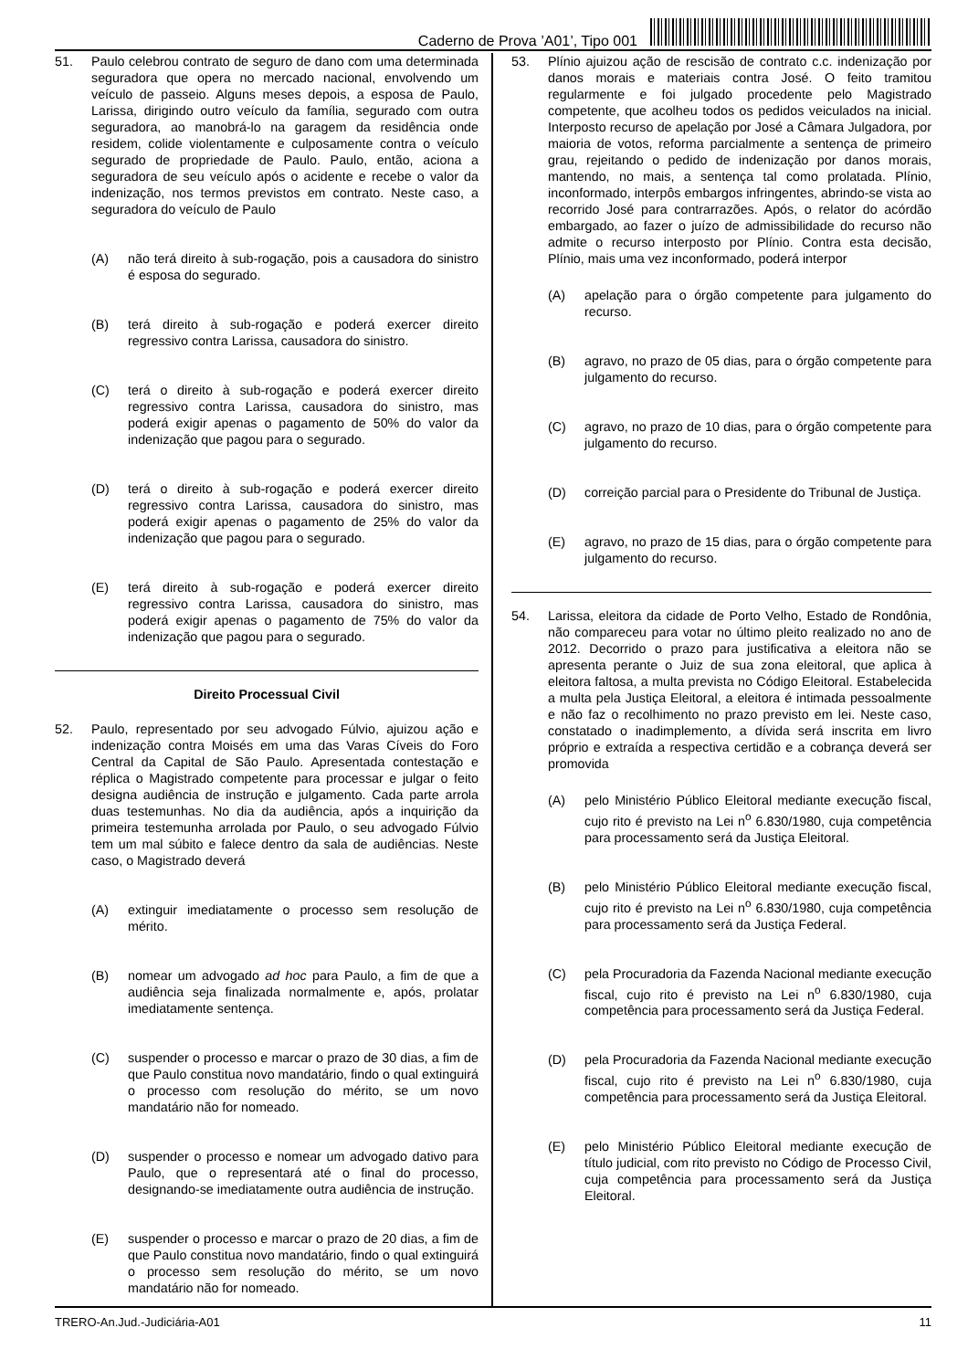Caderno de Prova ’A01’, Tipo 001
51. Paulo celebrou contrato de seguro de dano com uma determinada seguradora que opera no mercado nacional, envolvendo um veículo de passeio. Alguns meses depois, a esposa de Paulo, Larissa, dirigindo outro veículo da família, segurado com outra seguradora, ao manobrá-lo na garagem da residência onde residem, colide violentamente e culposamente contra o veículo segurado de propriedade de Paulo. Paulo, então, aciona a seguradora de seu veículo após o acidente e recebe o valor da indenização, nos termos previstos em contrato. Neste caso, a seguradora do veículo de Paulo
(A) não terá direito à sub-rogação, pois a causadora do sinistro é esposa do segurado.
(B) terá direito à sub-rogação e poderá exercer direito regressivo contra Larissa, causadora do sinistro.
(C) terá o direito à sub-rogação e poderá exercer direito regressivo contra Larissa, causadora do sinistro, mas poderá exigir apenas o pagamento de 50% do valor da indenização que pagou para o segurado.
(D) terá o direito à sub-rogação e poderá exercer direito regressivo contra Larissa, causadora do sinistro, mas poderá exigir apenas o pagamento de 25% do valor da indenização que pagou para o segurado.
(E) terá direito à sub-rogação e poderá exercer direito regressivo contra Larissa, causadora do sinistro, mas poderá exigir apenas o pagamento de 75% do valor da indenização que pagou para o segurado.
Direito Processual Civil
52. Paulo, representado por seu advogado Fúlvio, ajuizou ação e indenização contra Moisés em uma das Varas Cíveis do Foro Central da Capital de São Paulo. Apresentada contestação e réplica o Magistrado competente para processar e julgar o feito designa audiência de instrução e julgamento. Cada parte arrola duas testemunhas. No dia da audiência, após a inquirição da primeira testemunha arrolada por Paulo, o seu advogado Fúlvio tem um mal súbito e falece dentro da sala de audiências. Neste caso, o Magistrado deverá
(A) extinguir imediatamente o processo sem resolução de mérito.
(B) nomear um advogado ad hoc para Paulo, a fim de que a audiência seja finalizada normalmente e, após, prolatar imediatamente sentença.
(C) suspender o processo e marcar o prazo de 30 dias, a fim de que Paulo constitua novo mandatário, findo o qual extinguirá o processo com resolução do mérito, se um novo mandatário não for nomeado.
(D) suspender o processo e nomear um advogado dativo para Paulo, que o representará até o final do processo, designando-se imediatamente outra audiência de instrução.
(E) suspender o processo e marcar o prazo de 20 dias, a fim de que Paulo constitua novo mandatário, findo o qual extinguirá o processo sem resolução do mérito, se um novo mandatário não for nomeado.
53. Plínio ajuizou ação de rescisão de contrato c.c. indenização por danos morais e materiais contra José. O feito tramitou regularmente e foi julgado procedente pelo Magistrado competente, que acolheu todos os pedidos veiculados na inicial. Interposto recurso de apelação por José a Câmara Julgadora, por maioria de votos, reforma parcialmente a sentença de primeiro grau, rejeitando o pedido de indenização por danos morais, mantendo, no mais, a sentença tal como prolatada. Plínio, inconformado, interpôs embargos infringentes, abrindo-se vista ao recorrido José para contrarrazões. Após, o relator do acórdão embargado, ao fazer o juízo de admissibilidade do recurso não admite o recurso interposto por Plínio. Contra esta decisão, Plínio, mais uma vez inconformado, poderá interpor
(A) apelação para o órgão competente para julgamento do recurso.
(B) agravo, no prazo de 05 dias, para o órgão competente para julgamento do recurso.
(C) agravo, no prazo de 10 dias, para o órgão competente para julgamento do recurso.
(D) correição parcial para o Presidente do Tribunal de Justiça.
(E) agravo, no prazo de 15 dias, para o órgão competente para julgamento do recurso.
54. Larissa, eleitora da cidade de Porto Velho, Estado de Rondônia, não compareceu para votar no último pleito realizado no ano de 2012. Decorrido o prazo para justificativa a eleitora não se apresenta perante o Juiz de sua zona eleitoral, que aplica à eleitora faltosa, a multa prevista no Código Eleitoral. Estabelecida a multa pela Justiça Eleitoral, a eleitora é intimada pessoalmente e não faz o recolhimento no prazo previsto em lei. Neste caso, constatado o inadimplemento, a dívida será inscrita em livro próprio e extraída a respectiva certidão e a cobrança deverá ser promovida
(A) pelo Ministério Público Eleitoral mediante execução fiscal, cujo rito é previsto na Lei n<sup>o</sup> 6.830/1980, cuja competência para processamento será da Justiça Eleitoral.
(B) pelo Ministério Público Eleitoral mediante execução fiscal, cujo rito é previsto na Lei n<sup>o</sup> 6.830/1980, cuja competência para processamento será da Justiça Federal.
(C) pela Procuradoria da Fazenda Nacional mediante execução fiscal, cujo rito é previsto na Lei n<sup>o</sup> 6.830/1980, cuja competência para processamento será da Justiça Federal.
(D) pela Procuradoria da Fazenda Nacional mediante execução fiscal, cujo rito é previsto na Lei n<sup>o</sup> 6.830/1980, cuja competência para processamento será da Justiça Eleitoral.
(E) pelo Ministério Público Eleitoral mediante execução de título judicial, com rito previsto no Código de Processo Civil, cuja competência para processamento será da Justiça Eleitoral.
TRERO-An.Jud.-Judiciária-A01 11